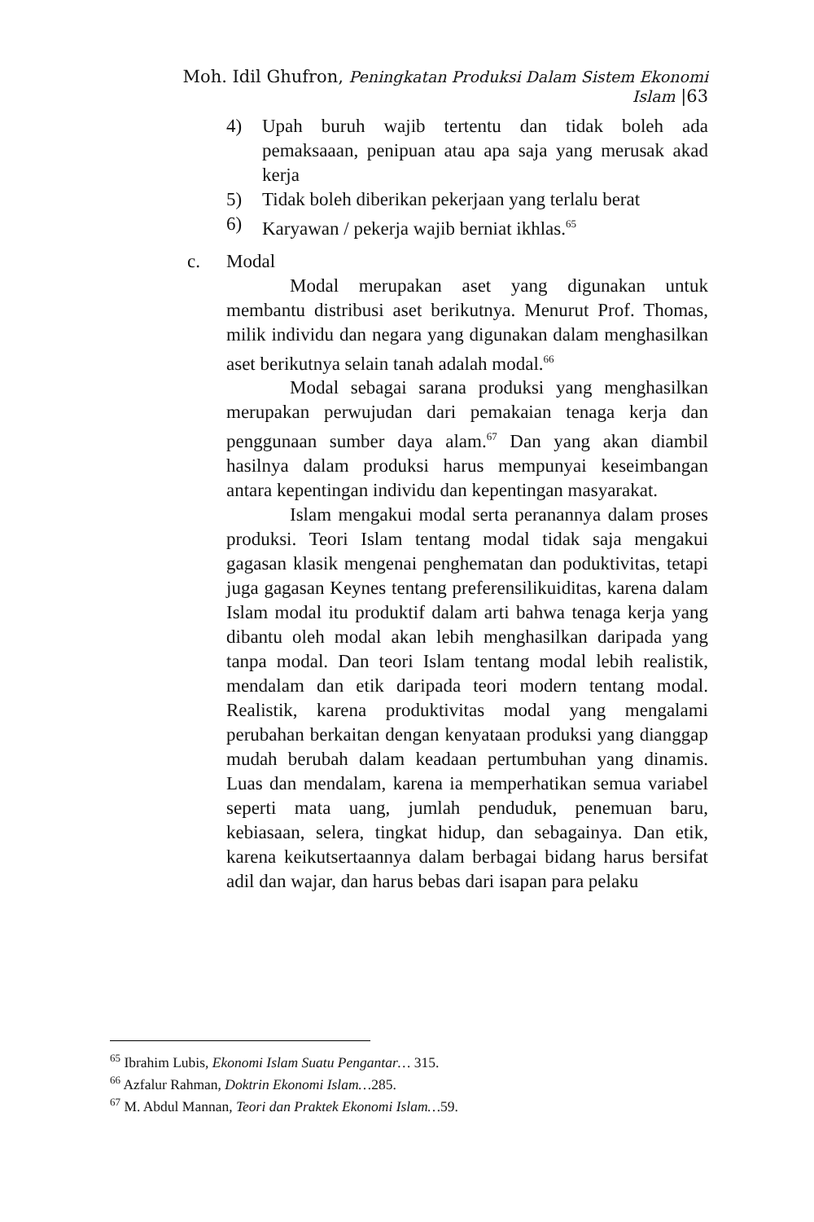Moh. Idil Ghufron, Peningkatan Produksi Dalam Sistem Ekonomi Islam |63
4) Upah buruh wajib tertentu dan tidak boleh ada pemaksaaan, penipuan atau apa saja yang merusak akad kerja
5) Tidak boleh diberikan pekerjaan yang terlalu berat
6) Karyawan / pekerja wajib berniat ikhlas.<sup>65</sup>
c. Modal
Modal merupakan aset yang digunakan untuk membantu distribusi aset berikutnya. Menurut Prof. Thomas, milik individu dan negara yang digunakan dalam menghasilkan aset berikutnya selain tanah adalah modal.<sup>66</sup>
Modal sebagai sarana produksi yang menghasilkan merupakan perwujudan dari pemakaian tenaga kerja dan penggunaan sumber daya alam.<sup>67</sup> Dan yang akan diambil hasilnya dalam produksi harus mempunyai keseimbangan antara kepentingan individu dan kepentingan masyarakat.
Islam mengakui modal serta peranannya dalam proses produksi. Teori Islam tentang modal tidak saja mengakui gagasan klasik mengenai penghematan dan poduktivitas, tetapi juga gagasan Keynes tentang preferensilikuiditas, karena dalam Islam modal itu produktif dalam arti bahwa tenaga kerja yang dibantu oleh modal akan lebih menghasilkan daripada yang tanpa modal. Dan teori Islam tentang modal lebih realistik, mendalam dan etik daripada teori modern tentang modal. Realistik, karena produktivitas modal yang mengalami perubahan berkaitan dengan kenyataan produksi yang dianggap mudah berubah dalam keadaan pertumbuhan yang dinamis. Luas dan mendalam, karena ia memperhatikan semua variabel seperti mata uang, jumlah penduduk, penemuan baru, kebiasaan, selera, tingkat hidup, dan sebagainya. Dan etik, karena keikutsertaannya dalam berbagai bidang harus bersifat adil dan wajar, dan harus bebas dari isapan para pelaku
<sup>65</sup> Ibrahim Lubis, Ekonomi Islam Suatu Pengantar… 315.
<sup>66</sup> Azfalur Rahman, Doktrin Ekonomi Islam…285.
<sup>67</sup> M. Abdul Mannan, Teori dan Praktek Ekonomi Islam…59.